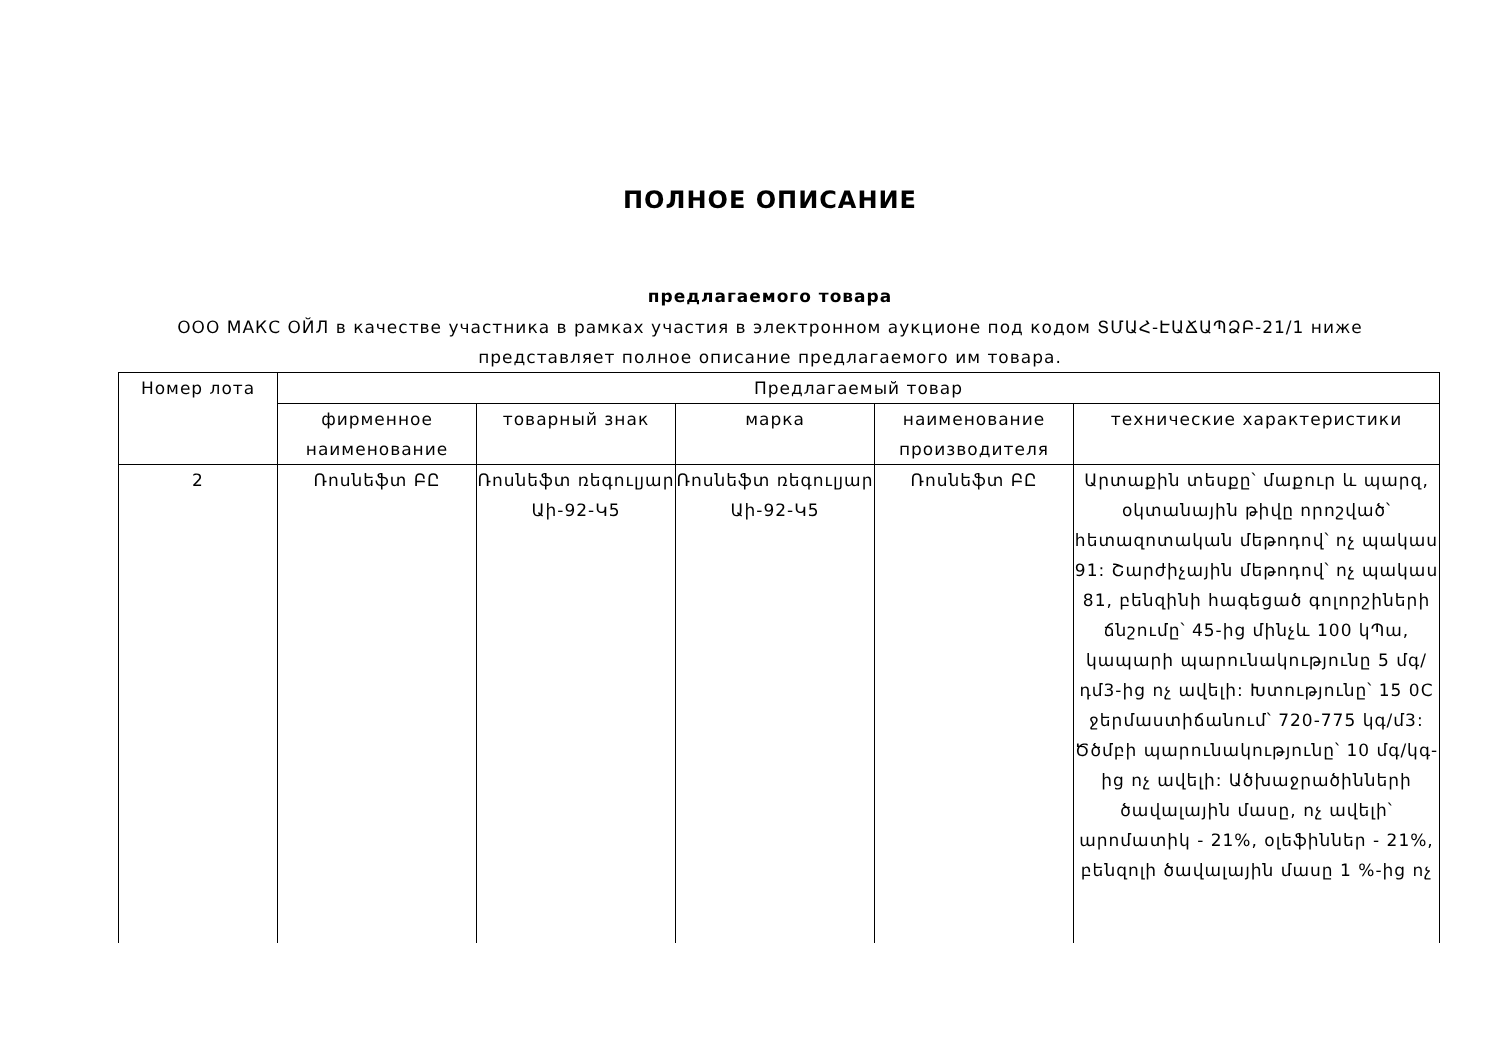ПОЛНОЕ ОПИСАНИЕ
предлагаемого товара
ООО МАКС ОЙЛ в качестве участника в рамках участия в электронном аукционе под кодом ՏՄԱՀ-ԷԱՃԱՊՁԲ-21/1 ниже представляет полное описание предлагаемого им товара.
| Номер лота | Предлагаемый товар | | | | |
| --- | --- | --- | --- | --- | --- |
| | фирменное наименование | товарный знак | марка | наименование производителя | технические характеристики |
| 2 | Ռոսնեֆտ ԲԸ | Ռոսնեֆտ ռեգուլյար Աի-92-Կ5 | Ռոսնեֆտ ռեգուլյար Աի-92-Կ5 | Ռոսնեֆտ ԲԸ | Արտաքին տեսքը՝ մաքուր և պարզ, օկտանային թիվը որոշված՝ հետազոտական մեթոդով՝ ոչ պակաս 91: Շարժիչային մեթոդով՝ ոչ պակաս 81, բենզինի հագեցած գոլորշիների ճնշումը՝ 45-ից մինչև 100 կՊա, կապարի պարունակությունը 5 մգ/դմ3-ից ոչ ավելի: Խտությունը՝ 15 0C ջերմաստիճանում՝ 720-775 կգ/մ3: Ծծմբի պարունակությունը՝ 10 մգ/կգ-ից ոչ ավելի: Ածխաջրածինների ծավալային մասը, ոչ ավելի՝ արոմատիկ - 21%, օլեֆիններ - 21%, բենզոլի ծավալային մասը 1 %-ից ոչ |